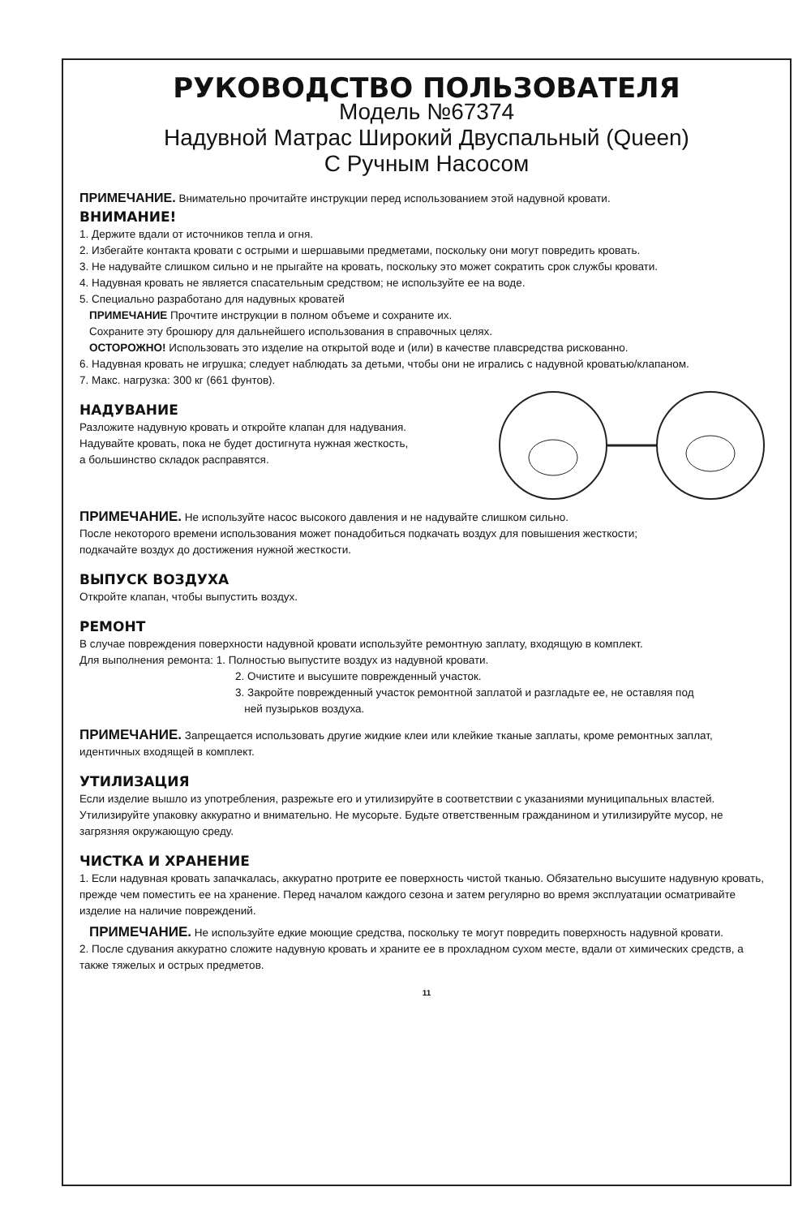РУКОВОДСТВО ПОЛЬЗОВАТЕЛЯ
Модель №67374
Надувной Матрас Широкий Двуспальный (Queen)
С Ручным Насосом
ПРИМЕЧАНИЕ. Внимательно прочитайте инструкции перед использованием этой надувной кровати.
ВНИМАНИЕ!
1. Держите вдали от источников тепла и огня.
2. Избегайте контакта кровати с острыми и шершавыми предметами, поскольку они могут повредить кровать.
3. Не надувайте слишком сильно и не прыгайте на кровать, поскольку это может сократить срок службы кровати.
4. Надувная кровать не является спасательным средством; не используйте ее на воде.
5. Специально разработано для надувных кроватей
ПРИМЕЧАНИЕ Прочтите инструкции в полном объеме и сохраните их.
Сохраните эту брошюру для дальнейшего использования в справочных целях.
ОСТОРОЖНО! Использовать это изделие на открытой воде и (или) в качестве плавсредства рискованно.
6. Надувная кровать не игрушка; следует наблюдать за детьми, чтобы они не игрались с надувной кроватью/клапаном.
7. Макс. нагрузка: 300 кг (661 фунтов).
НАДУВАНИЕ
Разложите надувную кровать и откройте клапан для надувания.
Надувайте кровать, пока не будет достигнута нужная жесткость,
а большинство складок расправятся.
ПРИМЕЧАНИЕ. Не используйте насос высокого давления и не надувайте слишком сильно.
После некоторого времени использования может понадобиться подкачать воздух для повышения жесткости;
подкачайте воздух до достижения нужной жесткости.
ВЫПУСК ВОЗДУХА
Откройте клапан, чтобы выпустить воздух.
РЕМОНТ
В случае повреждения поверхности надувной кровати используйте ремонтную заплату, входящую в комплект.
Для выполнения ремонта: 1. Полностью выпустите воздух из надувной кровати.
2. Очистите и высушите поврежденный участок.
3. Закройте поврежденный участок ремонтной заплатой и разгладьте ее, не оставляя под
ней пузырьков воздуха.
ПРИМЕЧАНИЕ. Запрещается использовать другие жидкие клеи или клейкие тканые заплаты, кроме ремонтных заплат, идентичных входящей в комплект.
УТИЛИЗАЦИЯ
Если изделие вышло из употребления, разрежьте его и утилизируйте в соответствии с указаниями муниципальных властей. Утилизируйте упаковку аккуратно и внимательно. Не мусорьте. Будьте ответственным гражданином и утилизируйте мусор, не загрязняя окружающую среду.
ЧИСТКА И ХРАНЕНИЕ
1. Если надувная кровать запачкалась, аккуратно протрите ее поверхность чистой тканью. Обязательно высушите надувную кровать, прежде чем поместить ее на хранение. Перед началом каждого сезона и затем регулярно во время эксплуатации осматривайте изделие на наличие повреждений.
ПРИМЕЧАНИЕ. Не используйте едкие моющие средства, поскольку те могут повредить поверхность надувной кровати.
2. После сдувания аккуратно сложите надувную кровать и храните ее в прохладном сухом месте, вдали от химических средств, а также тяжелых и острых предметов.
11